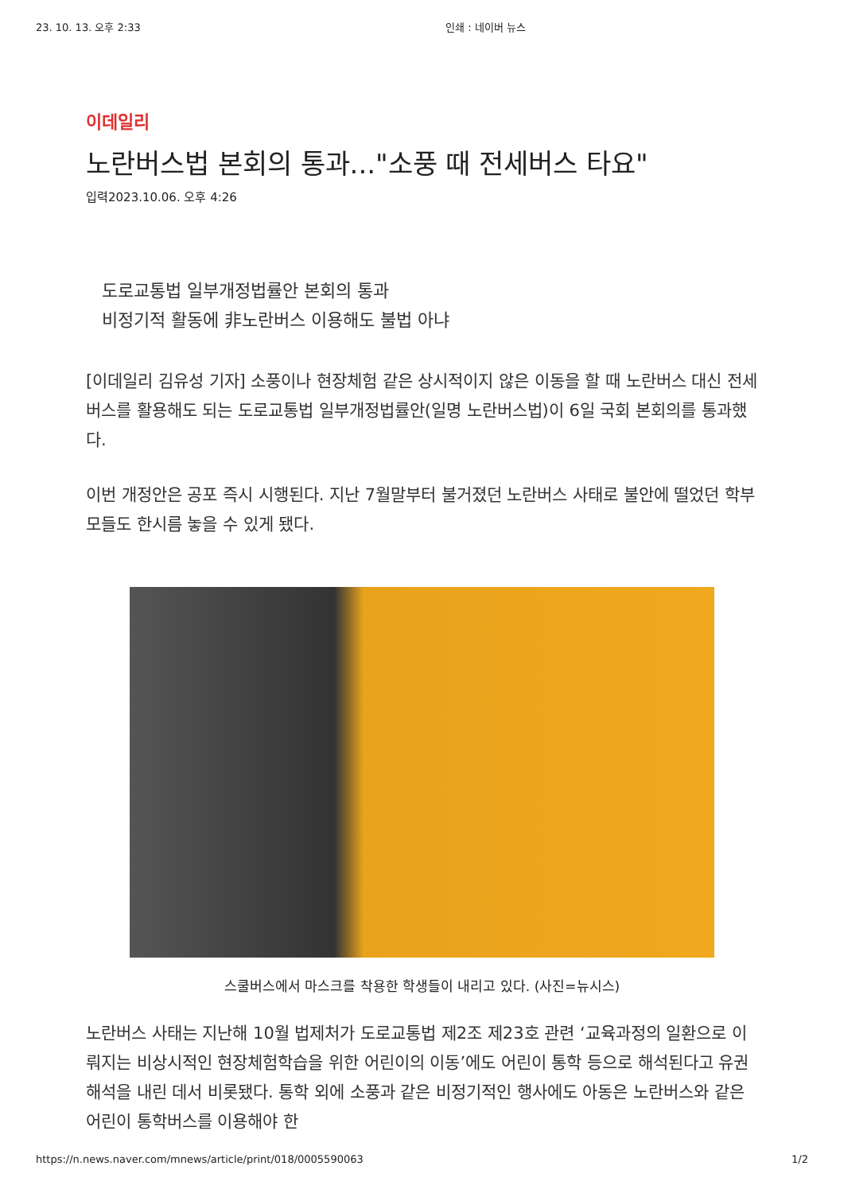23. 10. 13. 오후 2:33 인쇄 : 네이버 뉴스
이데일리
노란버스법 본회의 통과..."소풍 때 전세버스 타요"
입력2023.10.06. 오후 4:26
도로교통법 일부개정법률안 본회의 통과
비정기적 활동에 非노란버스 이용해도 불법 아냐
[이데일리 김유성 기자] 소풍이나 현장체험 같은 상시적이지 않은 이동을 할 때 노란버스 대신 전세버스를 활용해도 되는 도로교통법 일부개정법률안(일명 노란버스법)이 6일 국회 본회의를 통과했다.
이번 개정안은 공포 즉시 시행된다. 지난 7월말부터 불거졌던 노란버스 사태로 불안에 떨었던 학부모들도 한시름 놓을 수 있게 됐다.
스쿨버스에서 마스크를 착용한 학생들이 내리고 있다. (사진=뉴시스)
노란버스 사태는 지난해 10월 법제처가 도로교통법 제2조 제23호 관련 ‘교육과정의 일환으로 이뤄지는 비상시적인 현장체험학습을 위한 어린이의 이동’에도 어린이 통학 등으로 해석된다고 유권해석을 내린 데서 비롯됐다. 통학 외에 소풍과 같은 비정기적인 행사에도 아동은 노란버스와 같은 어린이 통학버스를 이용해야 한
https://n.news.naver.com/mnews/article/print/018/0005590063 1/2